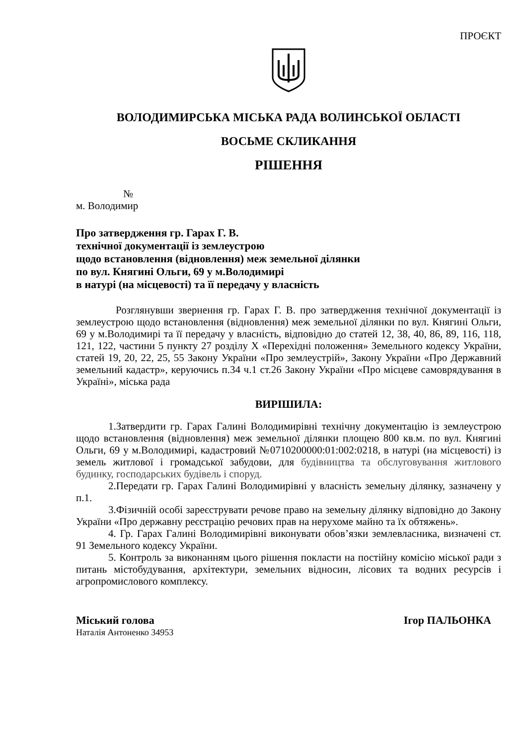ПРОЄКТ
ВОЛОДИМИРСЬКА МІСЬКА РАДА ВОЛИНСЬКОЇ ОБЛАСТІ
ВОСЬМЕ СКЛИКАННЯ
РІШЕННЯ
№
м. Володимир
Про затвердження гр. Гарах Г. В.
технічної документації із землеустрою
щодо встановлення (відновлення) меж земельної ділянки
по вул. Княгині Ольги, 69 у м.Володимирі
в натурі (на місцевості) та її передачу у власність
Розглянувши звернення гр. Гарах Г. В. про затвердження технічної документації із землеустрою щодо встановлення (відновлення) меж земельної ділянки по вул. Княгині Ольги, 69 у м.Володимирі та її передачу у власність, відповідно до статей 12, 38, 40, 86, 89, 116, 118, 121, 122, частини 5 пункту 27 розділу X «Перехідні положення» Земельного кодексу України, статей 19, 20, 22, 25, 55 Закону України «Про землеустрій», Закону України «Про Державний земельний кадастр», керуючись п.34 ч.1 ст.26 Закону України «Про місцеве самоврядування в Україні», міська рада
ВИРІШИЛА:
1.Затвердити гр. Гарах Галині Володимирівні технічну документацію із землеустрою щодо встановлення (відновлення) меж земельної ділянки площею 800 кв.м. по вул. Княгині Ольги, 69 у м.Володимирі, кадастровий №0710200000:01:002:0218, в натурі (на місцевості) із земель житлової і громадської забудови, для будівництва та обслуговування житлового будинку, господарських будівель і споруд.
2.Передати гр. Гарах Галині Володимирівні у власність земельну ділянку, зазначену у п.1.
3.Фізичній особі зареєструвати речове право на земельну ділянку відповідно до Закону України «Про державну реєстрацію речових прав на нерухоме майно та їх обтяжень».
4. Гр. Гарах Галині Володимирівні виконувати обов’язки землевласника, визначені ст. 91 Земельного кодексу України.
5. Контроль за виконанням цього рішення покласти на постійну комісію міської ради з питань містобудування, архітектури, земельних відносин, лісових та водних ресурсів і агропромислового комплексу.
Міський голова Ігор ПАЛЬОНКА
Наталія Антоненко 34953